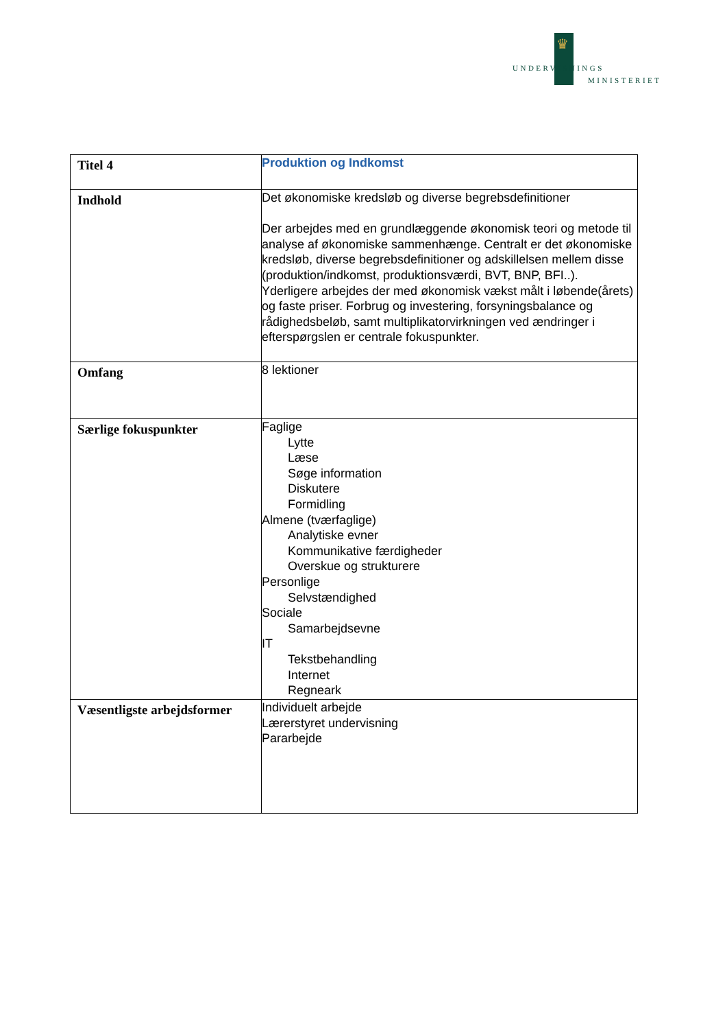♛
UNDERVISNINGS
MINISTERIET
| Titel 4 | Produktion og Indkomst |
| Indhold | Det økonomiske kredsløb og diverse begrebsdefinitioner Der arbejdes med en grundlæggende økonomisk teori og metode til analyse af økonomiske sammenhænge. Centralt er det økonomiske kredsløb, diverse begrebsdefinitioner og adskillelsen mellem disse (produktion/indkomst, produktionsværdi, BVT, BNP, BFI..). Yderligere arbejdes der med økonomisk vækst målt i løbende(årets) og faste priser. Forbrug og investering, forsyningsbalance og rådighedsbeløb, samt multiplikatorvirkningen ved ændringer i efterspørgslen er centrale fokuspunkter. |
| Omfang | 8 lektioner |
| Særlige fokuspunkter | Faglige Lytte Læse Søge information Diskutere Formidling Almene (tværfaglige) Analytiske evner Kommunikative færdigheder Overskue og strukturere Personlige Selvstændighed Sociale Samarbejdsevne IT Tekstbehandling Internet Regneark |
| Væsentligste arbejdsformer | Individuelt arbejde Lærerstyret undervisning Pararbejde |